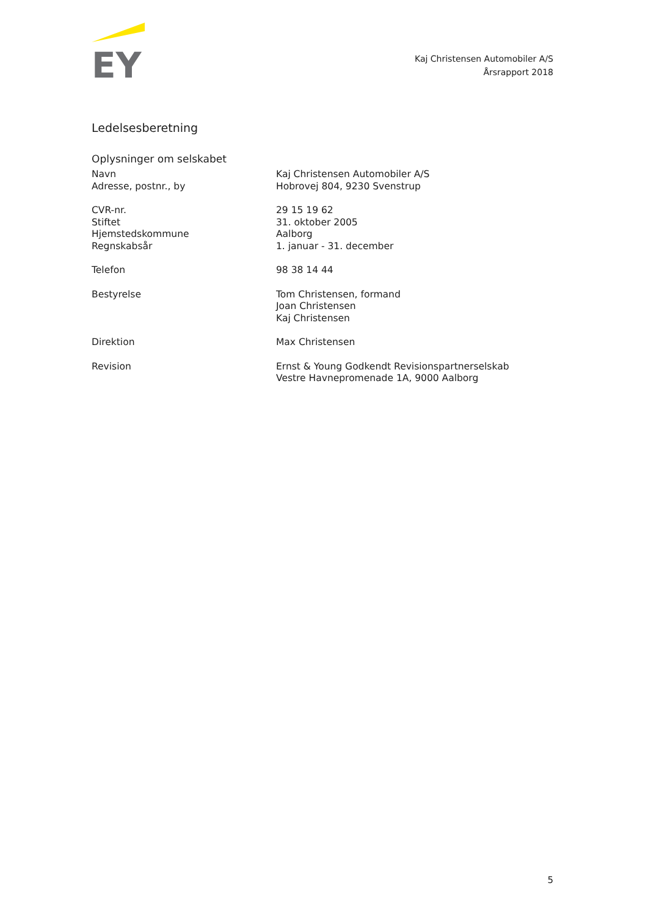EY
Kaj Christensen Automobiler A/S
Årsrapport 2018
Ledelsesberetning
Oplysninger om selskabet
| Navn | Kaj Christensen Automobiler A/S |
| Adresse, postnr., by | Hobrovej 804, 9230 Svenstrup |
| CVR-nr. | 29 15 19 62 |
| Stiftet | 31. oktober 2005 |
| Hjemstedskommune | Aalborg |
| Regnskabsår | 1. januar - 31. december |
| Telefon | 98 38 14 44 |
| Bestyrelse | Tom Christensen, formand Joan Christensen Kaj Christensen |
| Direktion | Max Christensen |
| Revision | Ernst & Young Godkendt Revisionspartnerselskab Vestre Havnepromenade 1A, 9000 Aalborg |
5